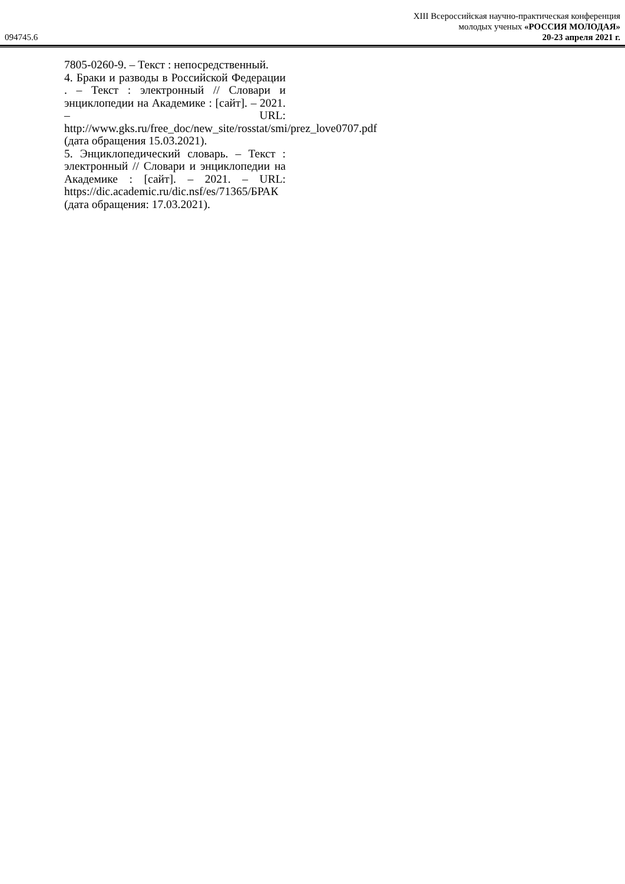094745.6
XIII Всероссийская научно-практическая конференция
молодых ученых «РОССИЯ МОЛОДАЯ»
20-23 апреля 2021 г.
7805-0260-9. – Текст : непосредственный.
4. Браки и разводы в Российской Федерации . – Текст : электронный // Словари и энциклопедии на Академике : [сайт]. – 2021. – URL: http://www.gks.ru/free_doc/new_site/rosstat/smi/prez_love0707.pdf (дата обращения 15.03.2021).
5. Энциклопедический словарь. – Текст : электронный // Словари и энциклопедии на Академике : [сайт]. – 2021. – URL: https://dic.academic.ru/dic.nsf/es/71365/БРАК (дата обращения: 17.03.2021).